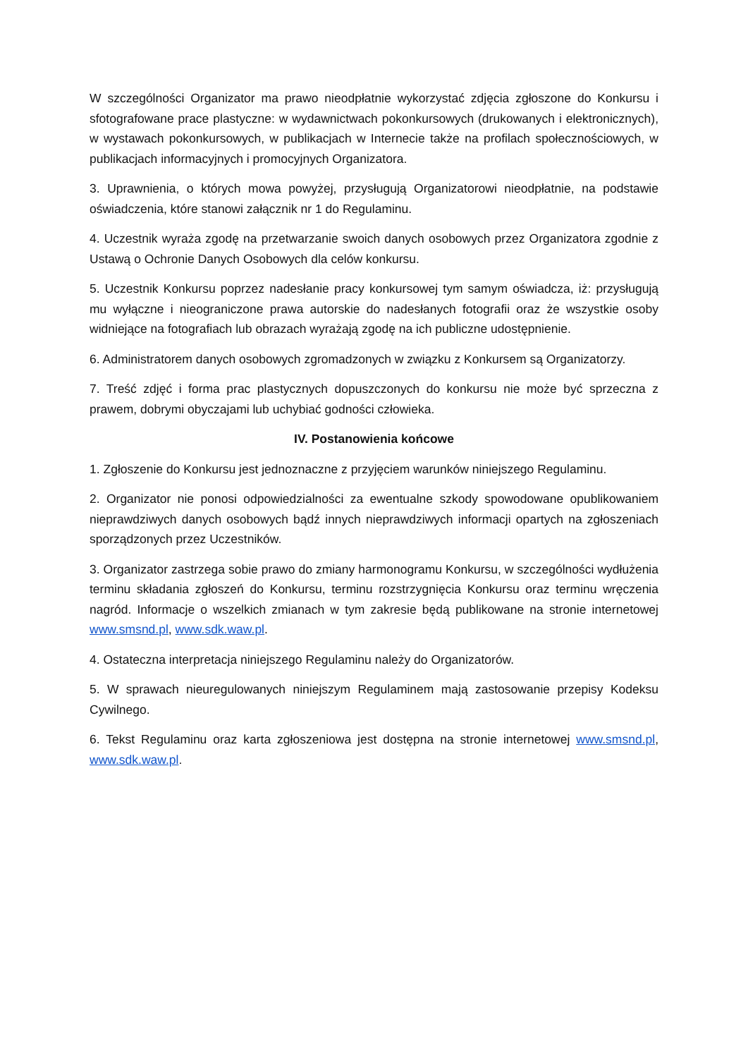W szczególności Organizator ma prawo nieodpłatnie wykorzystać zdjęcia zgłoszone do Konkursu i sfotografowane prace plastyczne: w wydawnictwach pokonkursowych (drukowanych i elektronicznych), w wystawach pokonkursowych, w publikacjach w Internecie także na profilach społecznościowych, w publikacjach informacyjnych i promocyjnych Organizatora.
3. Uprawnienia, o których mowa powyżej, przysługują Organizatorowi nieodpłatnie, na podstawie oświadczenia, które stanowi załącznik nr 1 do Regulaminu.
4. Uczestnik wyraża zgodę na przetwarzanie swoich danych osobowych przez Organizatora zgodnie z Ustawą o Ochronie Danych Osobowych dla celów konkursu.
5. Uczestnik Konkursu poprzez nadesłanie pracy konkursowej tym samym oświadcza, iż: przysługują mu wyłączne i nieograniczone prawa autorskie do nadesłanych fotografii oraz że wszystkie osoby widniejące na fotografiach lub obrazach wyrażają zgodę na ich publiczne udostępnienie.
6. Administratorem danych osobowych zgromadzonych w związku z Konkursem są Organizatorzy.
7. Treść zdjęć i forma prac plastycznych dopuszczonych do konkursu nie może być sprzeczna z prawem, dobrymi obyczajami lub uchybiać godności człowieka.
IV. Postanowienia końcowe
1. Zgłoszenie do Konkursu jest jednoznaczne z przyjęciem warunków niniejszego Regulaminu.
2. Organizator nie ponosi odpowiedzialności za ewentualne szkody spowodowane opublikowaniem nieprawdziwych danych osobowych bądź innych nieprawdziwych informacji opartych na zgłoszeniach sporządzonych przez Uczestników.
3. Organizator zastrzega sobie prawo do zmiany harmonogramu Konkursu, w szczególności wydłużenia terminu składania zgłoszeń do Konkursu, terminu rozstrzygnięcia Konkursu oraz terminu wręczenia nagród. Informacje o wszelkich zmianach w tym zakresie będą publikowane na stronie internetowej www.smsnd.pl, www.sdk.waw.pl.
4. Ostateczna interpretacja niniejszego Regulaminu należy do Organizatorów.
5. W sprawach nieuregulowanych niniejszym Regulaminem mają zastosowanie przepisy Kodeksu Cywilnego.
6. Tekst Regulaminu oraz karta zgłoszeniowa jest dostępna na stronie internetowej www.smsnd.pl, www.sdk.waw.pl.